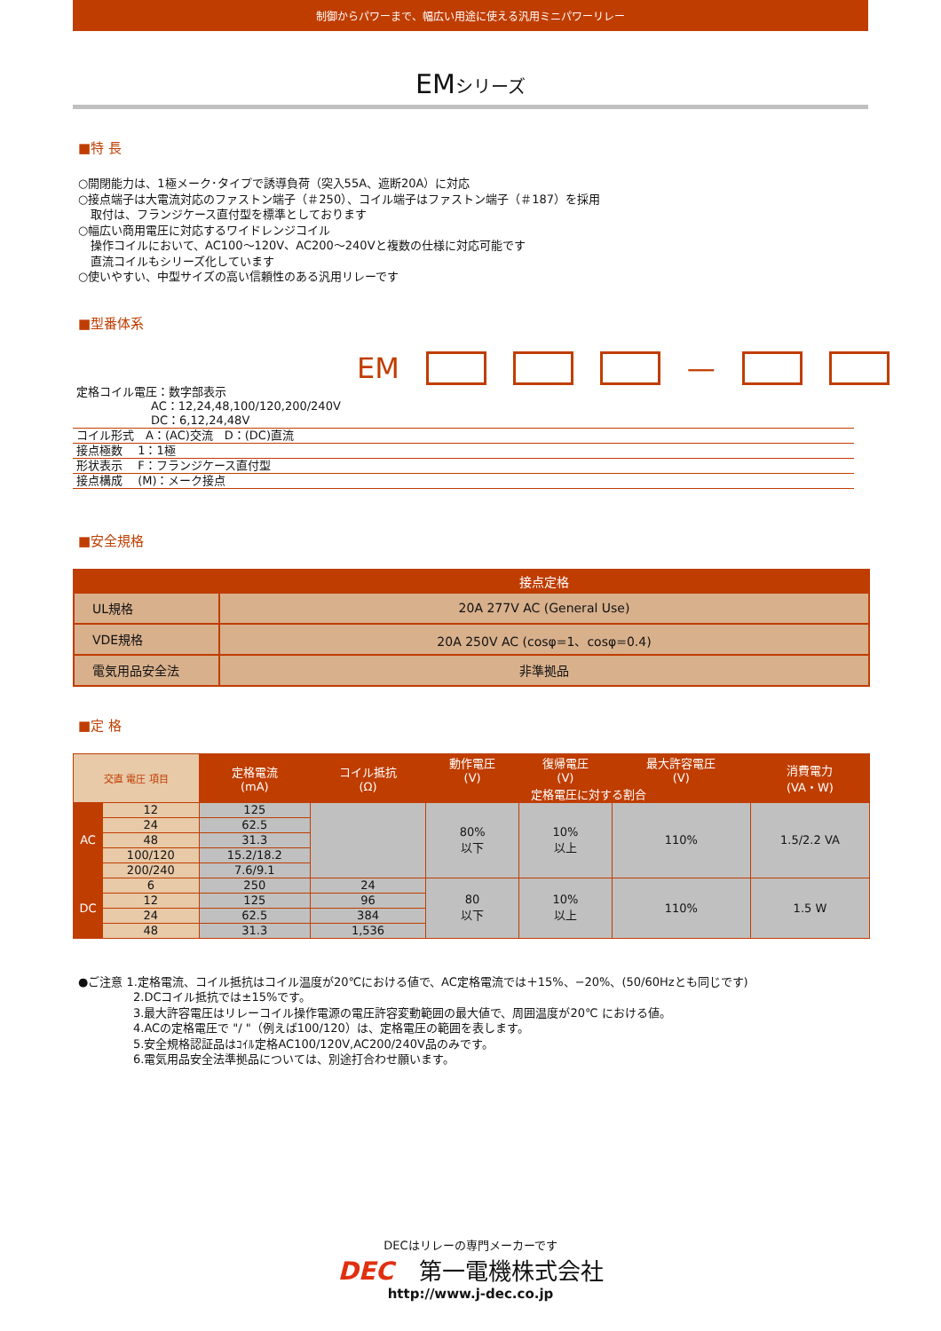制御からパワーまで、幅広い用途に使える汎用ミニパワーリレー
EMシリーズ
■特 長
○開閉能力は、1極メーク･タイプで誘導負荷（突入55A、遮断20A）に対応
○接点端子は大電流対応のファストン端子（＃250）、コイル端子はファストン端子（＃187）を採用
取付は、フランジケース直付型を標準としております
○幅広い商用電圧に対応するワイドレンジコイル
操作コイルにおいて、AC100～120V、AC200～240Vと複数の仕様に対応可能です
直流コイルもシリーズ化しています
○使いやすい、中型サイズの高い信頼性のある汎用リレーです
■型番体系
EM —
定格コイル電圧：数字部表示
AC：12,24,48,100/120,200/240V
DC：6,12,24,48V
コイル形式　A：(AC)交流　D：(DC)直流
接点極数　 1：1極
形状表示　 F：フランジケース直付型
接点構成　 (M)：メーク接点
■安全規格
| | 接点定格 |
| --- | --- |
| UL規格 | 20A 277V AC (General Use) |
| VDE規格 | 20A 250V AC (cosφ=1、cosφ=0.4) |
| 電気用品安全法 | 非準拠品 |
■定 格
| 交直 電圧 項目 | | 定格電流 (mA) | コイル抵抗 (Ω) | 動作電圧 (V) | 復帰電圧 (V) | 最大許容電圧 (V) | 消費電力 (VA・W) |
| --- | --- | --- | --- | --- | --- | --- | --- |
| | | | | 定格電圧に対する割合 | | | |
| AC | 12 | 125 | | 80% 以下 | 10% 以上 | 110% | 1.5/2.2 VA |
| | 24 | 62.5 | | | | | |
| | 48 | 31.3 | | | | | |
| | 100/120 | 15.2/18.2 | | | | | |
| | 200/240 | 7.6/9.1 | | | | | |
| DC | 6 | 250 | 24 | 80 以下 | 10% 以上 | 110% | 1.5 W |
| | 12 | 125 | 96 | | | | |
| | 24 | 62.5 | 384 | | | | |
| | 48 | 31.3 | 1,536 | | | | |
●ご注意 1.定格電流、コイル抵抗はコイル温度が20℃における値で、AC定格電流では＋15%、−20%、(50/60Hzとも同じです)
2.DCコイル抵抗では±15%です。
3.最大許容電圧はリレーコイル操作電源の電圧許容変動範囲の最大値で、周囲温度が20℃ における値。
4.ACの定格電圧で "/ "（例えば100/120）は、定格電圧の範囲を表します。
5.安全規格認証品はｺｲﾙ定格AC100/120V,AC200/240V品のみです。
6.電気用品安全法準拠品については、別途打合わせ願います。
DECはリレーの専門メーカーです
DEC 第一電機株式会社
http://www.j-dec.co.jp